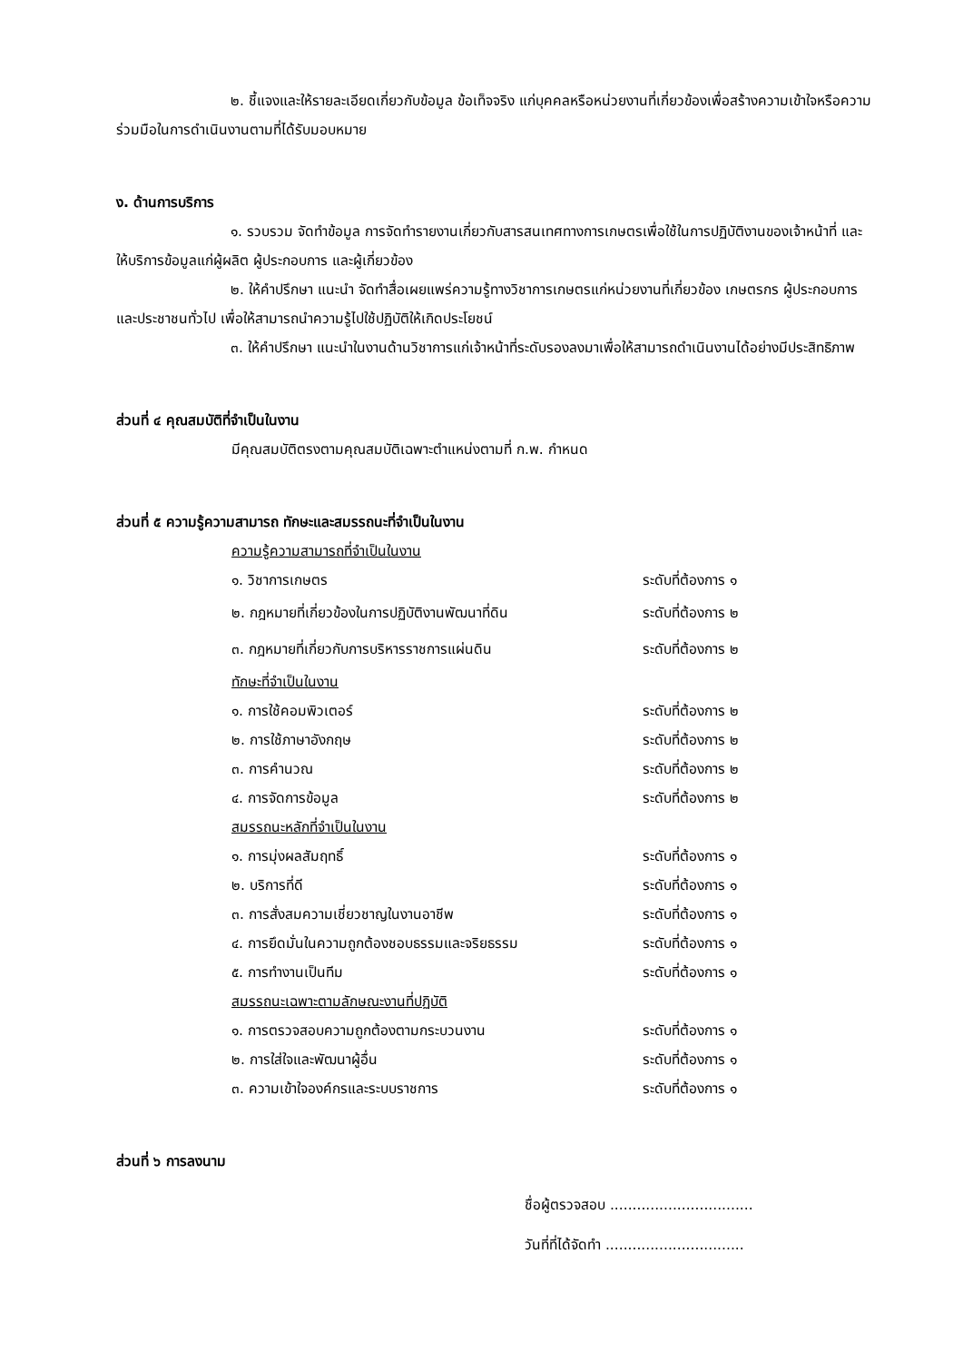๒. ชี้แจงและให้รายละเอียดเกี่ยวกับข้อมูล ข้อเท็จจริง แก่บุคคลหรือหน่วยงานที่เกี่ยวข้องเพื่อสร้างความเข้าใจหรือความร่วมมือในการดำเนินงานตามที่ได้รับมอบหมาย
ง. ด้านการบริการ
๑. รวบรวม จัดทำข้อมูล การจัดทำรายงานเกี่ยวกับสารสนเทศทางการเกษตรเพื่อใช้ในการปฏิบัติงานของเจ้าหน้าที่ และให้บริการข้อมูลแก่ผู้ผลิต ผู้ประกอบการ และผู้เกี่ยวข้อง
๒. ให้คำปรึกษา แนะนำ จัดทำสื่อเผยแพร่ความรู้ทางวิชาการเกษตรแก่หน่วยงานที่เกี่ยวข้อง เกษตรกร ผู้ประกอบการ และประชาชนทั่วไป เพื่อให้สามารถนำความรู้ไปใช้ปฏิบัติให้เกิดประโยชน์
๓. ให้คำปรึกษา แนะนำในงานด้านวิชาการแก่เจ้าหน้าที่ระดับรองลงมาเพื่อให้สามารถดำเนินงานได้อย่างมีประสิทธิภาพ
ส่วนที่ ๔ คุณสมบัติที่จำเป็นในงาน
มีคุณสมบัติตรงตามคุณสมบัติเฉพาะตำแหน่งตามที่ ก.พ. กำหนด
ส่วนที่ ๕ ความรู้ความสามารถ ทักษะและสมรรถนะที่จำเป็นในงาน
ความรู้ความสามารถที่จำเป็นในงาน
| ๑. วิชาการเกษตร | ระดับที่ต้องการ ๑ |
| ๒. กฎหมายที่เกี่ยวข้องในการปฏิบัติงานพัฒนาที่ดิน | ระดับที่ต้องการ ๒ |
| ๓. กฎหมายที่เกี่ยวกับการบริหารราชการแผ่นดิน | ระดับที่ต้องการ ๒ |
| ทักษะที่จำเป็นในงาน | |
| ๑. การใช้คอมพิวเตอร์ | ระดับที่ต้องการ ๒ |
| ๒. การใช้ภาษาอังกฤษ | ระดับที่ต้องการ ๒ |
| ๓. การคำนวณ | ระดับที่ต้องการ ๒ |
| ๔. การจัดการข้อมูล | ระดับที่ต้องการ ๒ |
| สมรรถนะหลักที่จำเป็นในงาน | |
| ๑. การมุ่งผลสัมฤทธิ์ | ระดับที่ต้องการ ๑ |
| ๒. บริการที่ดี | ระดับที่ต้องการ ๑ |
| ๓. การสั่งสมความเชี่ยวชาญในงานอาชีพ | ระดับที่ต้องการ ๑ |
| ๔. การยึดมั่นในความถูกต้องชอบธรรมและจริยธรรม | ระดับที่ต้องการ ๑ |
| ๕. การทำงานเป็นทีม | ระดับที่ต้องการ ๑ |
| สมรรถนะเฉพาะตามลักษณะงานที่ปฏิบัติ | |
| ๑. การตรวจสอบความถูกต้องตามกระบวนงาน | ระดับที่ต้องการ ๑ |
| ๒. การใส่ใจและพัฒนาผู้อื่น | ระดับที่ต้องการ ๑ |
| ๓. ความเข้าใจองค์กรและระบบราชการ | ระดับที่ต้องการ ๑ |
ส่วนที่ ๖ การลงนาม
ชื่อผู้ตรวจสอบ ................................
วันที่ที่ได้จัดทำ ...............................